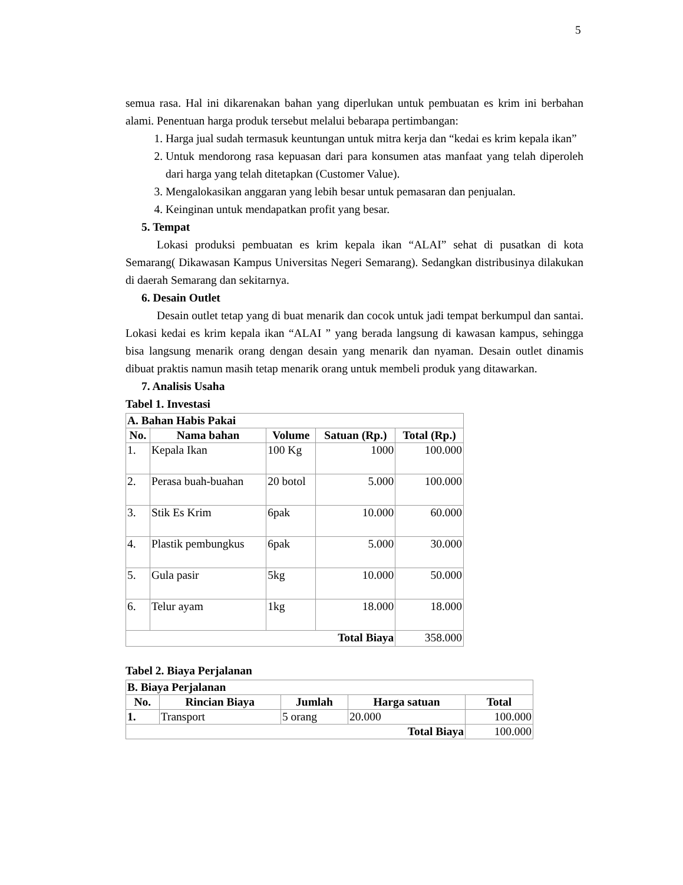5
semua rasa. Hal ini dikarenakan bahan yang diperlukan untuk pembuatan es krim ini berbahan alami. Penentuan harga produk tersebut melalui bebarapa pertimbangan:
1. Harga jual sudah termasuk keuntungan untuk mitra kerja dan “kedai es krim kepala ikan”
2. Untuk mendorong rasa kepuasan dari para konsumen atas manfaat yang telah diperoleh dari harga yang telah ditetapkan (Customer Value).
3. Mengalokasikan anggaran yang lebih besar untuk pemasaran dan penjualan.
4. Keinginan untuk mendapatkan profit yang besar.
5. Tempat
Lokasi produksi pembuatan es krim kepala ikan “ALAI” sehat di pusatkan di kota Semarang( Dikawasan Kampus Universitas Negeri Semarang). Sedangkan distribusinya dilakukan di daerah Semarang dan sekitarnya.
6. Desain Outlet
Desain outlet tetap yang di buat menarik dan cocok untuk jadi tempat berkumpul dan santai. Lokasi kedai es krim kepala ikan “ALAI ” yang berada langsung di kawasan kampus, sehingga bisa langsung menarik orang dengan desain yang menarik dan nyaman. Desain outlet dinamis dibuat praktis namun masih tetap menarik orang untuk membeli produk yang ditawarkan.
7. Analisis Usaha
Tabel 1. Investasi
| A. Bahan Habis Pakai | | | | |
| --- | --- | --- | --- | --- |
| No. | Nama bahan | Volume | Satuan (Rp.) | Total (Rp.) |
| 1. | Kepala Ikan | 100 Kg | 1000 | 100.000 |
| 2. | Perasa buah-buahan | 20 botol | 5.000 | 100.000 |
| 3. | Stik Es Krim | 6pak | 10.000 | 60.000 |
| 4. | Plastik pembungkus | 6pak | 5.000 | 30.000 |
| 5. | Gula pasir | 5kg | 10.000 | 50.000 |
| 6. | Telur ayam | 1kg | 18.000 | 18.000 |
| Total Biaya | | | | 358.000 |
Tabel 2. Biaya Perjalanan
| B. Biaya Perjalanan | | | | |
| --- | --- | --- | --- | --- |
| No. | Rincian Biaya | Jumlah | Harga satuan | Total |
| 1. | Transport | 5 orang | 20.000 | 100.000 |
| Total Biaya | | | | 100.000 |